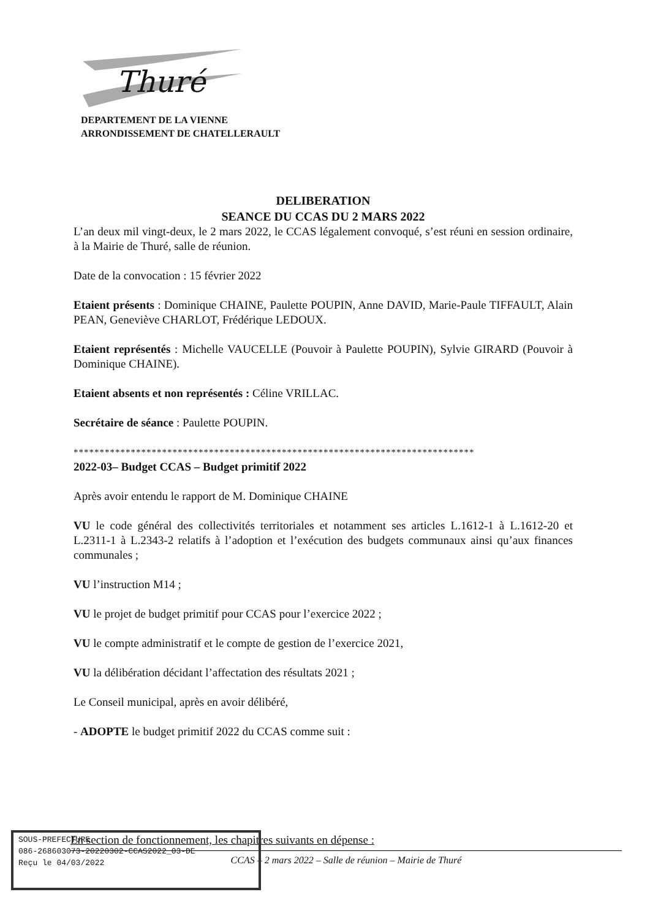Thuré
DEPARTEMENT DE LA VIENNE
ARRONDISSEMENT DE CHATELLERAULT
DELIBERATION
SEANCE DU CCAS DU 2 MARS 2022
L’an deux mil vingt-deux, le 2 mars 2022, le CCAS légalement convoqué, s’est réuni en session ordinaire, à la Mairie de Thuré, salle de réunion.
Date de la convocation : 15 février 2022
Etaient présents : Dominique CHAINE, Paulette POUPIN, Anne DAVID, Marie-Paule TIFFAULT, Alain PEAN, Geneviève CHARLOT, Frédérique LEDOUX.
Etaient représentés : Michelle VAUCELLE (Pouvoir à Paulette POUPIN), Sylvie GIRARD (Pouvoir à Dominique CHAINE).
Etaient absents et non représentés : Céline VRILLAC.
Secrétaire de séance : Paulette POUPIN.
*****************************************************************************
2022-03– Budget CCAS – Budget primitif 2022
Après avoir entendu le rapport de M. Dominique CHAINE
VU le code général des collectivités territoriales et notamment ses articles L.1612-1 à L.1612-20 et L.2311-1 à L.2343-2 relatifs à l’adoption et l’exécution des budgets communaux ainsi qu’aux finances communales ;
VU l’instruction M14 ;
VU le projet de budget primitif pour CCAS pour l’exercice 2022 ;
VU le compte administratif et le compte de gestion de l’exercice 2021,
VU la délibération décidant l’affectation des résultats 2021 ;
Le Conseil municipal, après en avoir délibéré,
- ADOPTE le budget primitif 2022 du CCAS comme suit :
En section de fonctionnement, les chapitres suivants en dépense :
CCAS – 2 mars 2022 – Salle de réunion – Mairie de Thuré
SOUS-PREFECTURE
086-268603073-20220302-CCAS2022_03-DE
Reçu le 04/03/2022